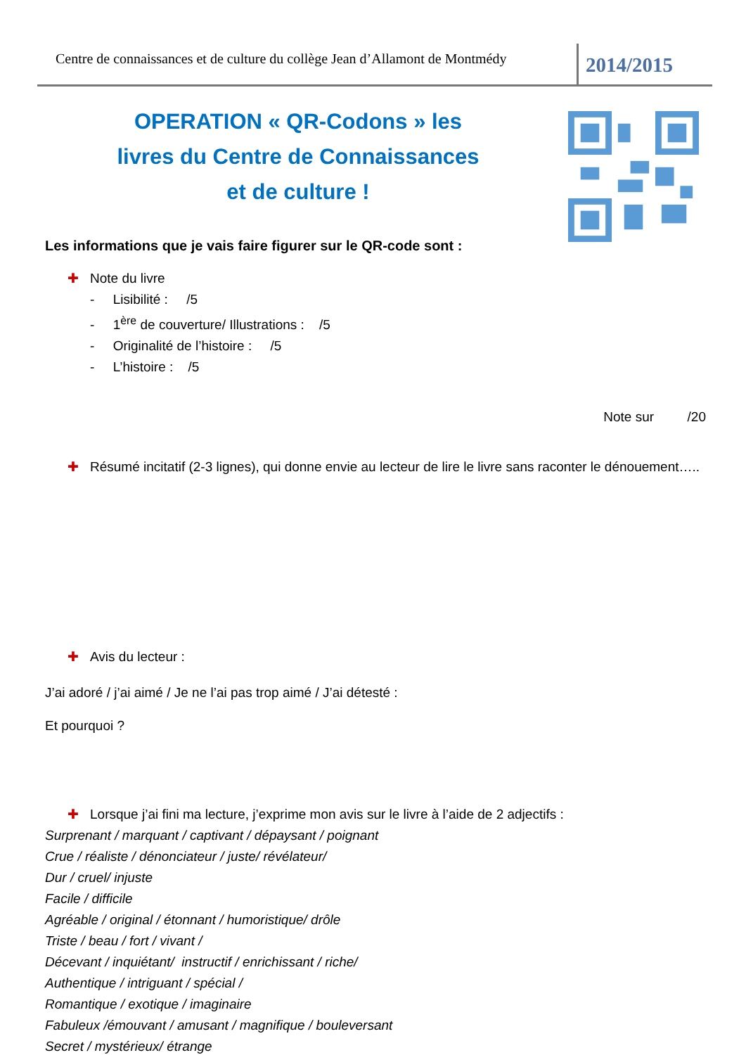Centre de connaissances et de culture du collège Jean d’Allamont de Montmédy
2014/2015
OPERATION « QR-Codons » les livres du Centre de Connaissances et de culture !
Les informations que je vais faire figurer sur le QR-code sont :
✚ Note du livre
- Lisibilité : /5
- 1<sup>ère</sup> de couverture/ Illustrations : /5
- Originalité de l’histoire : /5
- L’histoire : /5
Note sur /20
✚ Résumé incitatif (2-3 lignes), qui donne envie au lecteur de lire le livre sans raconter le dénouement…..
✚ Avis du lecteur :
J’ai adoré / j’ai aimé / Je ne l’ai pas trop aimé / J’ai détesté :
Et pourquoi ?
✚ Lorsque j’ai fini ma lecture, j’exprime mon avis sur le livre à l’aide de 2 adjectifs :
Surprenant / marquant / captivant / dépaysant / poignant
Crue / réaliste / dénonciateur / juste/ révélateur/
Dur / cruel/ injuste
Facile / difficile
Agréable / original / étonnant / humoristique/ drôle
Triste / beau / fort / vivant /
Décevant / inquiétant/ instructif / enrichissant / riche/
Authentique / intriguant / spécial /
Romantique / exotique / imaginaire
Fabuleux /émouvant / amusant / magnifique / bouleversant
Secret / mystérieux/ étrange